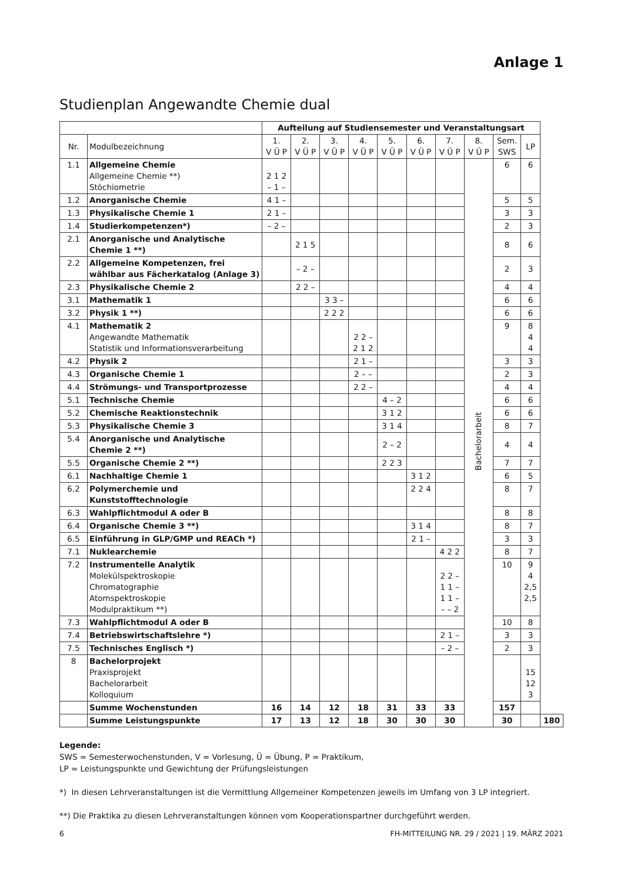Anlage 1
Studienplan Angewandte Chemie dual
| | | Aufteilung auf Studiensemester und Veranstaltungsart | | | | | | | | | | |
| --- | --- | --- | --- | --- | --- | --- | --- | --- | --- | --- | --- | --- |
| Nr. | Modulbezeichnung | 1. V Ü P | 2. V Ü P | 3. V Ü P | 4. V Ü P | 5. V Ü P | 6. V Ü P | 7. V Ü P | 8. V Ü P | Sem. SWS | LP | |
| 1.1 | Allgemeine Chemie Allgemeine Chemie **) Stöchiometrie | 2 1 2 – 1 – | | | | | | | Bachelorarbeit | 6 | 6 | |
| 1.2 | Anorganische Chemie | 4 1 – | | | | | | | | 5 | 5 | |
| 1.3 | Physikalische Chemie 1 | 2 1 – | | | | | | | | 3 | 3 | |
| 1.4 | Studierkompetenzen*) | – 2 – | | | | | | | | 2 | 3 | |
| 2.1 | Anorganische und Analytische Chemie 1 **) | | 2 1 5 | | | | | | | 8 | 6 | |
| 2.2 | Allgemeine Kompetenzen, frei wählbar aus Fächerkatalog (Anlage 3) | | – 2 – | | | | | | | 2 | 3 | |
| 2.3 | Physikalische Chemie 2 | | 2 2 – | | | | | | | 4 | 4 | |
| 3.1 | Mathematik 1 | | | 3 3 – | | | | | | 6 | 6 | |
| 3.2 | Physik 1 **) | | | 2 2 2 | | | | | | 6 | 6 | |
| 4.1 | Mathematik 2 Angewandte Mathematik Statistik und Informationsverarbeitung | | | | 2 2 – 2 1 2 | | | | | 9 | 8 4 4 | |
| 4.2 | Physik 2 | | | | 2 1 – | | | | | 3 | 3 | |
| 4.3 | Organische Chemie 1 | | | | 2 – – | | | | | 2 | 3 | |
| 4.4 | Strömungs- und Transportprozesse | | | | 2 2 – | | | | | 4 | 4 | |
| 5.1 | Technische Chemie | | | | | 4 – 2 | | | | 6 | 6 | |
| 5.2 | Chemische Reaktionstechnik | | | | | 3 1 2 | | | | 6 | 6 | |
| 5.3 | Physikalische Chemie 3 | | | | | 3 1 4 | | | | 8 | 7 | |
| 5.4 | Anorganische und Analytische Chemie 2 **) | | | | | 2 – 2 | | | | 4 | 4 | |
| 5.5 | Organische Chemie 2 **) | | | | | 2 2 3 | | | | 7 | 7 | |
| 6.1 | Nachhaltige Chemie 1 | | | | | | 3 1 2 | | | 6 | 5 | |
| 6.2 | Polymerchemie und Kunststofftechnologie | | | | | | 2 2 4 | | | 8 | 7 | |
| 6.3 | Wahlpflichtmodul A oder B | | | | | | | | | 8 | 8 | |
| 6.4 | Organische Chemie 3 **) | | | | | | 3 1 4 | | | 8 | 7 | |
| 6.5 | Einführung in GLP/GMP und REACh *) | | | | | | 2 1 – | | | 3 | 3 | |
| 7.1 | Nuklearchemie | | | | | | | 4 2 2 | | 8 | 7 | |
| 7.2 | Instrumentelle Analytik Molekülspektroskopie Chromatographie Atomspektroskopie Modulpraktikum **) | | | | | | | 2 2 – 1 1 – 1 1 – – – 2 | | 10 | 9 4 2,5 2,5 | |
| 7.3 | Wahlpflichtmodul A oder B | | | | | | | | | 10 | 8 | |
| 7.4 | Betriebswirtschaftslehre *) | | | | | | | 2 1 – | | 3 | 3 | |
| 7.5 | Technisches Englisch *) | | | | | | | – 2 – | | 2 | 3 | |
| 8 | Bachelorprojekt Praxisprojekt Bachelorarbeit Kolloquium | | | | | | | | | | 15 12 3 | |
| | Summe Wochenstunden | 16 | 14 | 12 | 18 | 31 | 33 | 33 | | 157 | | |
| | Summe Leistungspunkte | 17 | 13 | 12 | 18 | 30 | 30 | 30 | | 30 | | 180 |
Legende:
SWS = Semesterwochenstunden, V = Vorlesung, Ü = Übung, P = Praktikum,
LP = Leistungspunkte und Gewichtung der Prüfungsleistungen
*) In diesen Lehrveranstaltungen ist die Vermittlung Allgemeiner Kompetenzen jeweils im Umfang von 3 LP integriert.
**) Die Praktika zu diesen Lehrveranstaltungen können vom Kooperationspartner durchgeführt werden.
6 FH-MITTEILUNG NR. 29 / 2021 | 19. MÄRZ 2021